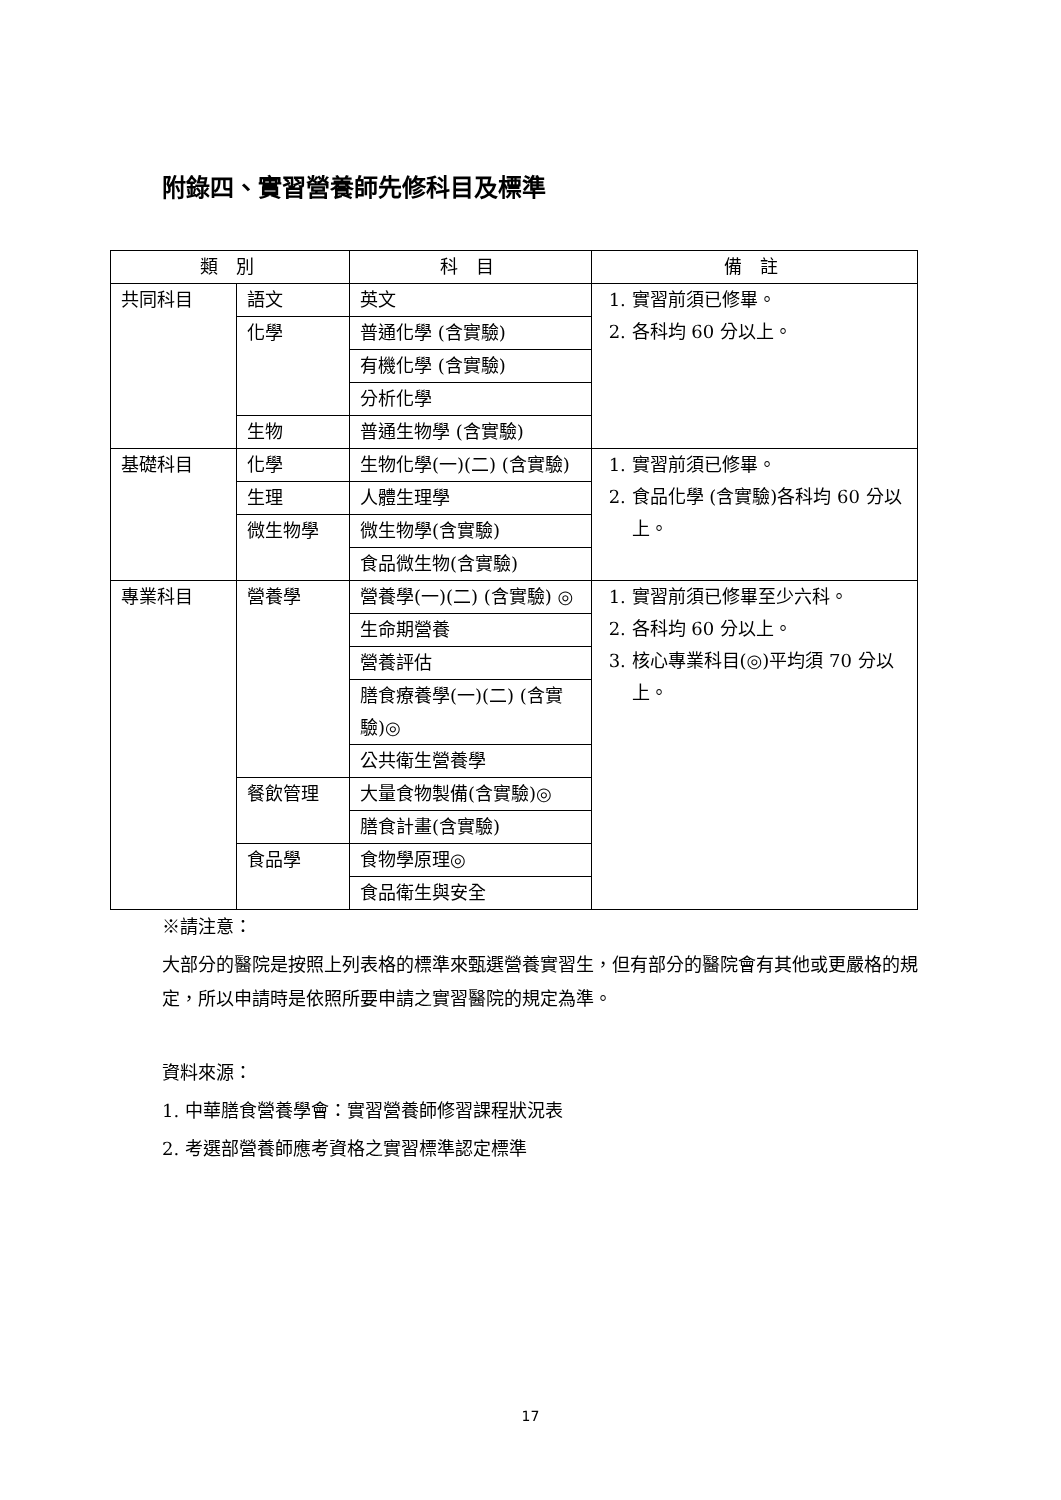附錄四、實習營養師先修科目及標準
| 類 別 | | 科 目 | 備 註 |
| --- | --- | --- | --- |
| 共同科目 | 語文 | 英文 | 1. 實習前須已修畢。 2. 各科均 60 分以上。 |
| | 化學 | 普通化學 (含實驗) | |
| | | 有機化學 (含實驗) | |
| | | 分析化學 | |
| | 生物 | 普通生物學 (含實驗) | |
| 基礎科目 | 化學 | 生物化學(一)(二) (含實驗) | 1. 實習前須已修畢。 2. 食品化學 (含實驗)各科均 60 分以上。 |
| | 生理 | 人體生理學 | |
| | 微生物學 | 微生物學(含實驗) | |
| | | 食品微生物(含實驗) | |
| 專業科目 | 營養學 | 營養學(一)(二) (含實驗) ◎ | 1. 實習前須已修畢至少六科。 2. 各科均 60 分以上。 3. 核心專業科目(◎)平均須 70 分以上。 |
| | | 生命期營養 | |
| | | 營養評估 | |
| | | 膳食療養學(一)(二) (含實驗)◎ | |
| | | 公共衛生營養學 | |
| | 餐飲管理 | 大量食物製備(含實驗)◎ | |
| | | 膳食計畫(含實驗) | |
| | 食品學 | 食物學原理◎ | |
| | | 食品衛生與安全 | |
※請注意：
大部分的醫院是按照上列表格的標準來甄選營養實習生，但有部分的醫院會有其他或更嚴格的規定，所以申請時是依照所要申請之實習醫院的規定為準。
資料來源：
1. 中華膳食營養學會：實習營養師修習課程狀況表
2. 考選部營養師應考資格之實習標準認定標準
17